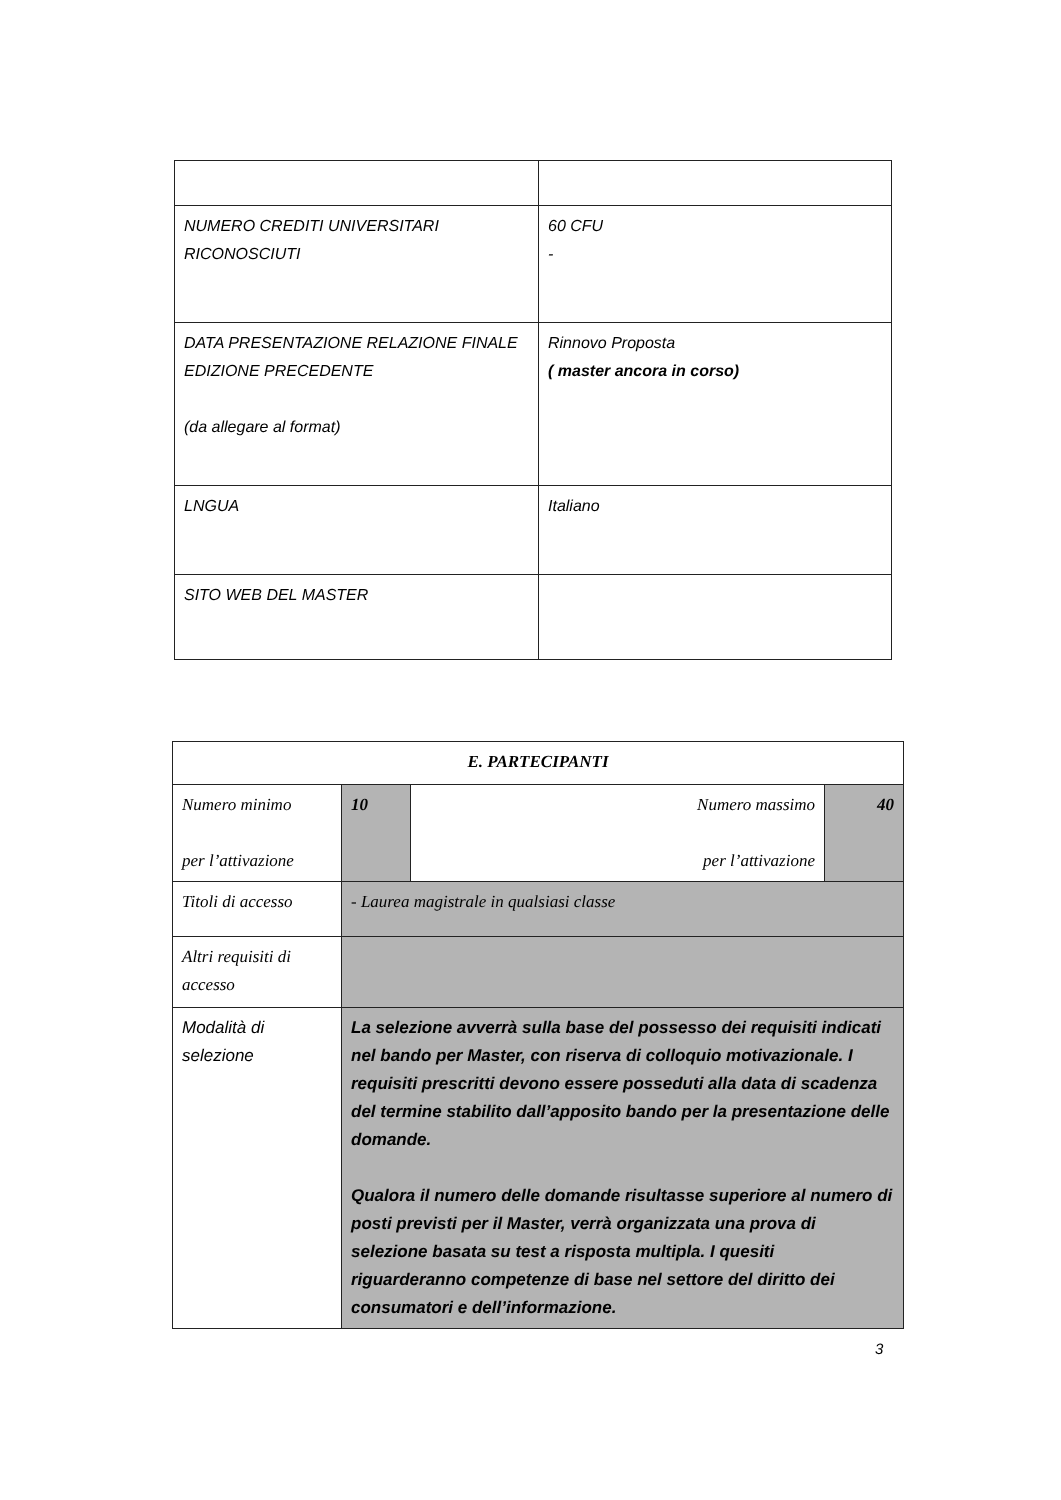| NUMERO CREDITI UNIVERSITARI RICONOSCIUTI | 60 CFU - |
| DATA PRESENTAZIONE RELAZIONE FINALE EDIZIONE PRECEDENTE (da allegare al format) | Rinnovo Proposta ( master ancora in corso) |
| LNGUA | Italiano |
| SITO WEB DEL MASTER | |
| E. PARTECIPANTI | | | |
| Numero minimo per l’attivazione | 10 | Numero massimo per l’attivazione | 40 |
| Titoli di accesso | - Laurea magistrale in qualsiasi classe | | |
| Altri requisiti di accesso | | | |
| Modalità di selezione | La selezione avverrà sulla base del possesso dei requisiti indicati nel bando per Master, con riserva di colloquio motivazionale. I requisiti prescritti devono essere posseduti alla data di scadenza del termine stabilito dall’apposito bando per la presentazione delle domande. Qualora il numero delle domande risultasse superiore al numero di posti previsti per il Master, verrà organizzata una prova di selezione basata su test a risposta multipla. I quesiti riguarderanno competenze di base nel settore del diritto dei consumatori e dell’informazione. | | |
3